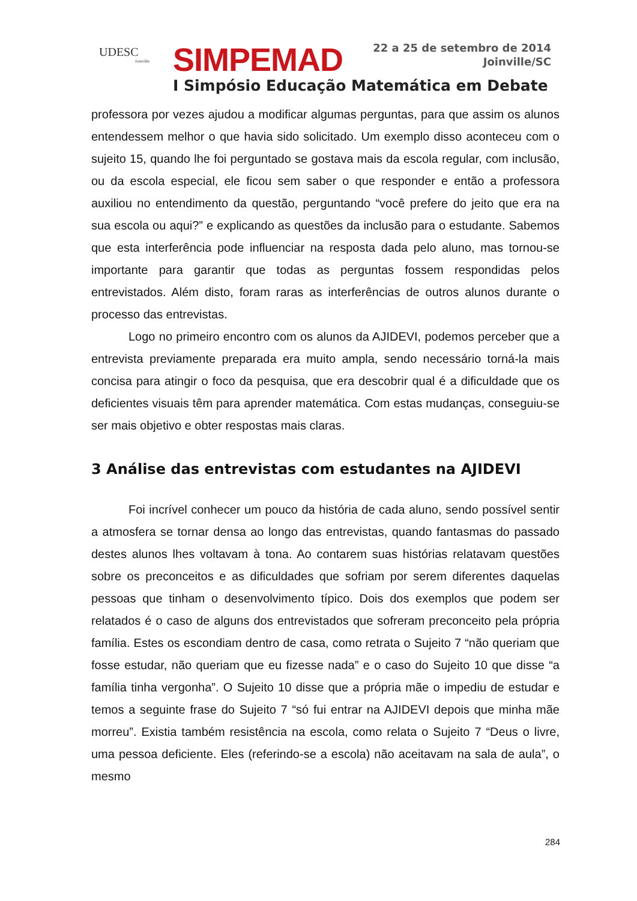UDESC
Joinville
SIMPEMAD
22 a 25 de setembro de 2014
Joinville/SC
I Simpósio Educação Matemática em Debate
professora por vezes ajudou a modificar algumas perguntas, para que assim os alunos entendessem melhor o que havia sido solicitado. Um exemplo disso aconteceu com o sujeito 15, quando lhe foi perguntado se gostava mais da escola regular, com inclusão, ou da escola especial, ele ficou sem saber o que responder e então a professora auxiliou no entendimento da questão, perguntando “você prefere do jeito que era na sua escola ou aqui?” e explicando as questões da inclusão para o estudante. Sabemos que esta interferência pode influenciar na resposta dada pelo aluno, mas tornou-se importante para garantir que todas as perguntas fossem respondidas pelos entrevistados. Além disto, foram raras as interferências de outros alunos durante o processo das entrevistas.
Logo no primeiro encontro com os alunos da AJIDEVI, podemos perceber que a entrevista previamente preparada era muito ampla, sendo necessário torná-la mais concisa para atingir o foco da pesquisa, que era descobrir qual é a dificuldade que os deficientes visuais têm para aprender matemática. Com estas mudanças, conseguiu-se ser mais objetivo e obter respostas mais claras.
3 Análise das entrevistas com estudantes na AJIDEVI
Foi incrível conhecer um pouco da história de cada aluno, sendo possível sentir a atmosfera se tornar densa ao longo das entrevistas, quando fantasmas do passado destes alunos lhes voltavam à tona. Ao contarem suas histórias relatavam questões sobre os preconceitos e as dificuldades que sofriam por serem diferentes daquelas pessoas que tinham o desenvolvimento típico. Dois dos exemplos que podem ser relatados é o caso de alguns dos entrevistados que sofreram preconceito pela própria família. Estes os escondiam dentro de casa, como retrata o Sujeito 7 “não queriam que fosse estudar, não queriam que eu fizesse nada” e o caso do Sujeito 10 que disse “a família tinha vergonha”. O Sujeito 10 disse que a própria mãe o impediu de estudar e temos a seguinte frase do Sujeito 7 “só fui entrar na AJIDEVI depois que minha mãe morreu”. Existia também resistência na escola, como relata o Sujeito 7 “Deus o livre, uma pessoa deficiente. Eles (referindo-se a escola) não aceitavam na sala de aula”, o mesmo
284